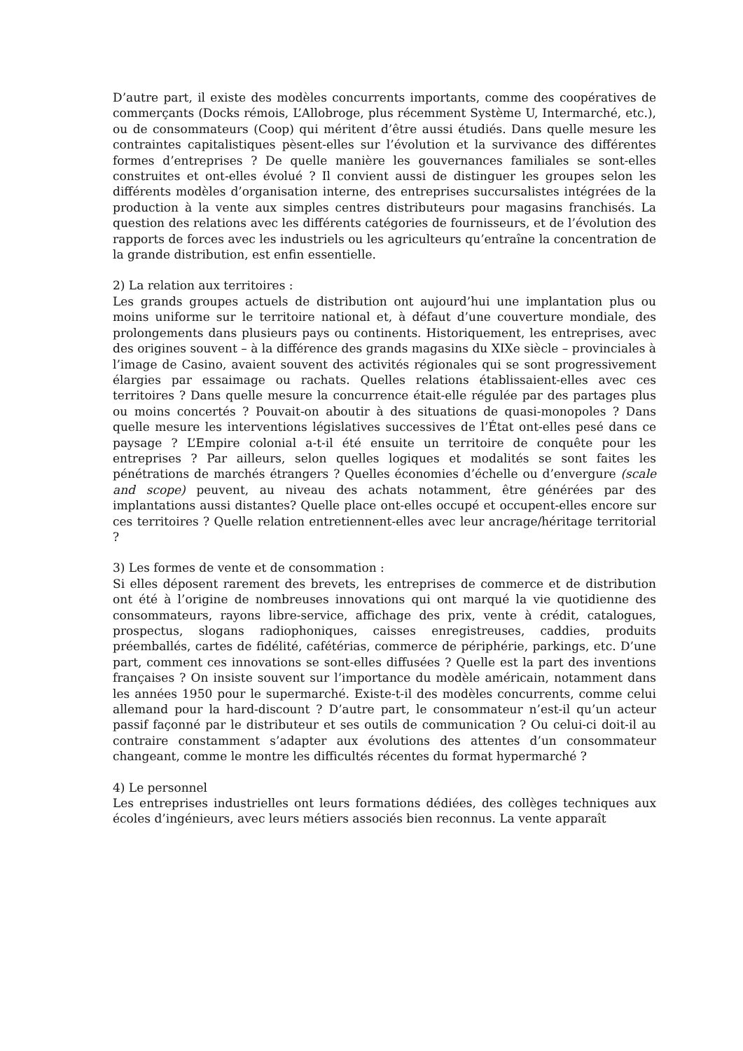D’autre part, il existe des modèles concurrents importants, comme des coopératives de commerçants (Docks rémois, L’Allobroge, plus récemment Système U, Intermarché, etc.), ou de consommateurs (Coop) qui méritent d’être aussi étudiés. Dans quelle mesure les contraintes capitalistiques pèsent-elles sur l’évolution et la survivance des différentes formes d’entreprises ? De quelle manière les gouvernances familiales se sont-elles construites et ont-elles évolué ? Il convient aussi de distinguer les groupes selon les différents modèles d’organisation interne, des entreprises succursalistes intégrées de la production à la vente aux simples centres distributeurs pour magasins franchisés. La question des relations avec les différents catégories de fournisseurs, et de l’évolution des rapports de forces avec les industriels ou les agriculteurs qu’entraîne la concentration de la grande distribution, est enfin essentielle.
2) La relation aux territoires :
Les grands groupes actuels de distribution ont aujourd’hui une implantation plus ou moins uniforme sur le territoire national et, à défaut d’une couverture mondiale, des prolongements dans plusieurs pays ou continents. Historiquement, les entreprises, avec des origines souvent – à la différence des grands magasins du XIXe siècle – provinciales à l’image de Casino, avaient souvent des activités régionales qui se sont progressivement élargies par essaimage ou rachats. Quelles relations établissaient-elles avec ces territoires ? Dans quelle mesure la concurrence était-elle régulée par des partages plus ou moins concertés ? Pouvait-on aboutir à des situations de quasi-monopoles ? Dans quelle mesure les interventions législatives successives de l’État ont-elles pesé dans ce paysage ? L’Empire colonial a-t-il été ensuite un territoire de conquête pour les entreprises ? Par ailleurs, selon quelles logiques et modalités se sont faites les pénétrations de marchés étrangers ? Quelles économies d’échelle ou d’envergure (scale and scope) peuvent, au niveau des achats notamment, être générées par des implantations aussi distantes? Quelle place ont-elles occupé et occupent-elles encore sur ces territoires ? Quelle relation entretiennent-elles avec leur ancrage/héritage territorial ?
3) Les formes de vente et de consommation :
Si elles déposent rarement des brevets, les entreprises de commerce et de distribution ont été à l’origine de nombreuses innovations qui ont marqué la vie quotidienne des consommateurs, rayons libre-service, affichage des prix, vente à crédit, catalogues, prospectus, slogans radiophoniques, caisses enregistreuses, caddies, produits préemballés, cartes de fidélité, cafétérias, commerce de périphérie, parkings, etc. D’une part, comment ces innovations se sont-elles diffusées ? Quelle est la part des inventions françaises ? On insiste souvent sur l’importance du modèle américain, notamment dans les années 1950 pour le supermarché. Existe-t-il des modèles concurrents, comme celui allemand pour la hard-discount ? D’autre part, le consommateur n’est-il qu’un acteur passif façonné par le distributeur et ses outils de communication ? Ou celui-ci doit-il au contraire constamment s’adapter aux évolutions des attentes d’un consommateur changeant, comme le montre les difficultés récentes du format hypermarché ?
4) Le personnel
Les entreprises industrielles ont leurs formations dédiées, des collèges techniques aux écoles d’ingénieurs, avec leurs métiers associés bien reconnus. La vente apparaît